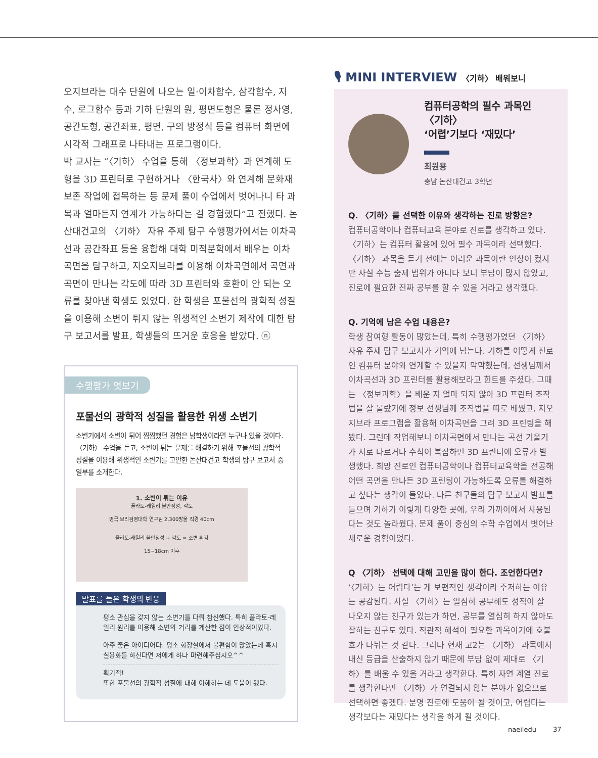오지브라는 대수 단원에 나오는 일·이차함수, 삼각함수, 지수, 로그함수 등과 기하 단원의 원, 평면도형은 물론 정사영, 공간도형, 공간좌표, 평면, 구의 방정식 등을 컴퓨터 화면에 시각적 그래프로 나타내는 프로그램이다.
박 교사는 “〈기하〉 수업을 통해 〈정보과학〉과 연계해 도형을 3D 프린터로 구현하거나 〈한국사〉와 연계해 문화재 보존 작업에 접목하는 등 문제 풀이 수업에서 벗어나니 타 과목과 얼마든지 연계가 가능하다는 걸 경험했다”고 전했다. 논산대건고의 〈기하〉 자유 주제 탐구 수행평가에서는 이차곡선과 공간좌표 등을 융합해 대학 미적분학에서 배우는 이차곡면을 탐구하고, 지오지브라를 이용해 이차곡면에서 곡면과 곡면이 만나는 각도에 따라 3D 프린터와 호환이 안 되는 오류를 찾아낸 학생도 있었다. 한 학생은 포물선의 광학적 성질을 이용해 소변이 튀지 않는 위생적인 소변기 제작에 대한 탐구 보고서를 발표, 학생들의 뜨거운 호응을 받았다. ⓝ
수행평가 엿보기
포물선의 광학적 성질을 활용한 위생 소변기
소변기에서 소변이 튀어 찜찜했던 경험은 남학생이라면 누구나 있을 것이다. 〈기하〉 수업을 듣고, 소변이 튀는 문제를 해결하기 위해 포물선의 광학적 성질을 이용해 위생적인 소변기를 고안한 논산대건고 학생의 탐구 보고서 중 일부를 소개한다.
1. 소변이 튀는 이유
플라토-래일리 불안정성, 각도
영국 브리검영대학 연구팀 2,300방울 직경 40cm
플라토-래일리 불안정성 + 각도 = 소변 튀김
15~18cm 이후
발표를 들은 학생의 반응
평소 관심을 갖지 않는 소변기를 다뤄 참신했다. 특히 플라토-레일리 원리를 이용해 소변의 거리를 계산한 점이 인상적이었다.
아주 좋은 아이디어다. 평소 화장실에서 불편함이 많았는데 혹시 실용화를 하신다면 저에게 하나 마련해주십시오^^
획기적!
또한 포물선의 광학적 성질에 대해 이해하는 데 도움이 됐다.
🎙 MINI INTERVIEW 〈기하〉 배워보니
컴퓨터공학의 필수 과목인 〈기하〉
‘어렵’기보다 ‘재밌다’
최원용
충남 논산대건고 3학년
Q. 〈기하〉를 선택한 이유와 생각하는 진로 방향은?
컴퓨터공학이나 컴퓨터교육 분야로 진로를 생각하고 있다. 〈기하〉는 컴퓨터 활용에 있어 필수 과목이라 선택했다. 〈기하〉 과목을 듣기 전에는 어려운 과목이란 인상이 컸지만 사실 수능 출제 범위가 아니다 보니 부담이 많지 않았고, 진로에 필요한 진짜 공부를 할 수 있을 거라고 생각했다.
Q. 기억에 남은 수업 내용은?
학생 참여형 활동이 많았는데, 특히 수행평가였던 〈기하〉 자유 주제 탐구 보고서가 기억에 남는다. 기하를 어떻게 진로인 컴퓨터 분야와 연계할 수 있을지 막막했는데, 선생님께서 이차곡선과 3D 프린터를 활용해보라고 힌트를 주셨다. 그때는 〈정보과학〉을 배운 지 얼마 되지 않아 3D 프린터 조작법을 잘 몰랐기에 정보 선생님께 조작법을 따로 배웠고, 지오지브라 프로그램을 활용해 이차곡면을 그려 3D 프린팅을 해봤다. 그런데 작업해보니 이차곡면에서 만나는 곡선 기울기가 서로 다르거나 수식이 복잡하면 3D 프린터에 오류가 발생했다. 희망 진로인 컴퓨터공학이나 컴퓨터교육학을 전공해 어떤 곡면을 만나든 3D 프린팅이 가능하도록 오류를 해결하고 싶다는 생각이 들었다. 다른 친구들의 탐구 보고서 발표를 들으며 기하가 이렇게 다양한 곳에, 우리 가까이에서 사용된다는 것도 놀라웠다. 문제 풀이 중심의 수학 수업에서 벗어난 새로운 경험이었다.
Q 〈기하〉 선택에 대해 고민을 많이 한다. 조언한다면?
‘〈기하〉는 어렵다’는 게 보편적인 생각이라 주저하는 이유는 공감된다. 사실 〈기하〉는 열심히 공부해도 성적이 잘 나오지 않는 친구가 있는가 하면, 공부를 열심히 하지 않아도 잘하는 친구도 있다. 직관적 해석이 필요한 과목이기에 호불호가 나뉘는 것 같다. 그러나 현재 고2는 〈기하〉 과목에서 내신 등급을 산출하지 않기 때문에 부담 없이 제대로 〈기하〉를 배울 수 있을 거라고 생각한다. 특히 자연 계열 진로를 생각한다면 〈기하〉가 연결되지 않는 분야가 없으므로 선택하면 좋겠다. 분명 진로에 도움이 될 것이고, 어렵다는 생각보다는 재밌다는 생각을 하게 될 것이다.
naeiledu 37